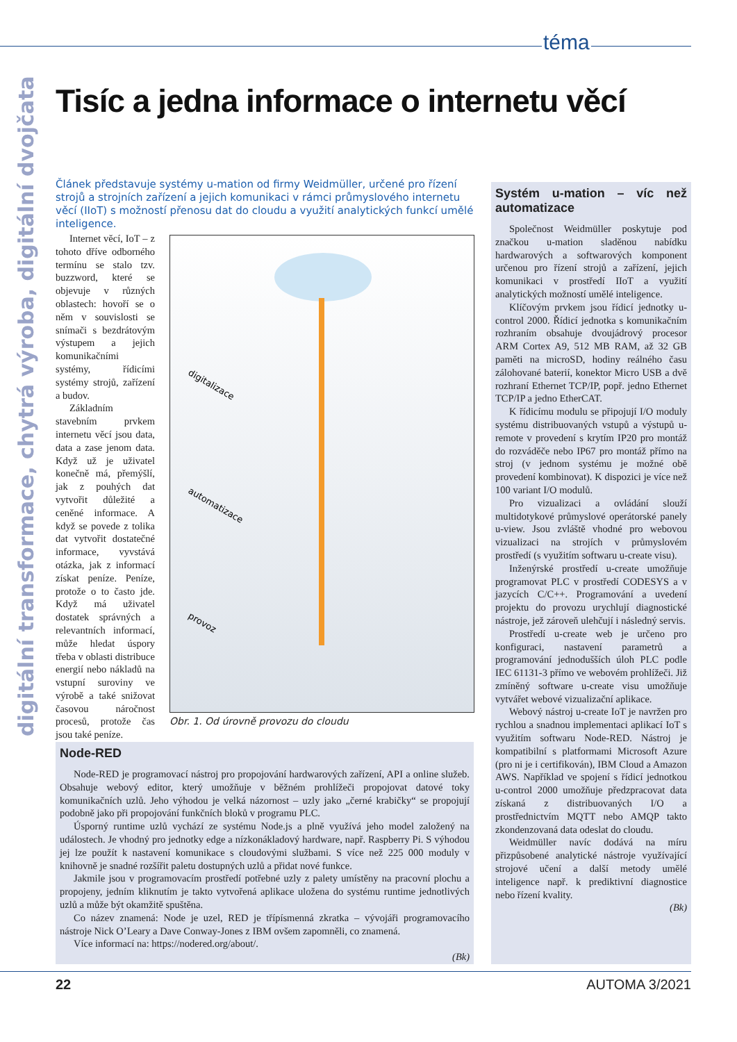téma
digitální transformace, chytrá výroba, digitální dvojčata
Tisíc a jedna informace o internetu věcí
Článek představuje systémy u-mation od firmy Weidmüller, určené pro řízení strojů a strojních zařízení a jejich komunikaci v rámci průmyslového internetu věcí (IIoT) s možností přenosu dat do cloudu a využití analytických funkcí umělé inteligence.
Internet věcí, IoT – z tohoto dříve odborného termínu se stalo tzv. buzzword, které se objevuje v různých oblastech: hovoří se o něm v souvislosti se snímači s bezdrátovým výstupem a jejich komunikačními systémy, řídicími systémy strojů, zařízení a budov.
Základním stavebním prvkem internetu věcí jsou data, data a zase jenom data. Když už je uživatel konečně má, přemýšlí, jak z pouhých dat vytvořit důležité a ceněné informace. A když se povede z tolika dat vytvořit dostatečné informace, vyvstává otázka, jak z informací získat peníze. Peníze, protože o to často jde. Když má uživatel dostatek správných a relevantních informací, může hledat úspory třeba v oblasti distribuce energií nebo nákladů na vstupní suroviny ve výrobě a také snižovat časovou náročnost procesů, protože čas jsou také peníze.
digitalizace
automatizace
provoz
Obr. 1. Od úrovně provozu do cloudu
Node-RED
Node-RED je programovací nástroj pro propojování hardwarových zařízení, API a online služeb. Obsahuje webový editor, který umožňuje v běžném prohlížeči propojovat datové toky komunikačních uzlů. Jeho výhodou je velká názornost – uzly jako „černé krabičky“ se propojují podobně jako při propojování funkčních bloků v programu PLC.
Úsporný runtime uzlů vychází ze systému Node.js a plně využívá jeho model založený na událostech. Je vhodný pro jednotky edge a nízkonákladový hardware, např. Raspberry Pi. S výhodou jej lze použít k nastavení komunikace s cloudovými službami. S více než 225 000 moduly v knihovně je snadné rozšířit paletu dostupných uzlů a přidat nové funkce.
Jakmile jsou v programovacím prostředí potřebné uzly z palety umístěny na pracovní plochu a propojeny, jedním kliknutím je takto vytvořená aplikace uložena do systému runtime jednotlivých uzlů a může být okamžitě spuštěna.
Co název znamená: Node je uzel, RED je třípísmenná zkratka – vývojáři programovacího nástroje Nick O’Leary a Dave Conway-Jones z IBM ovšem zapomněli, co znamená.
Více informací na: https://nodered.org/about/.
(Bk)
Systém u-mation – víc než automatizace
Společnost Weidmüller poskytuje pod značkou u-mation sladěnou nabídku hardwarových a softwarových komponent určenou pro řízení strojů a zařízení, jejich komunikaci v prostředí IIoT a využití analytických možností umělé inteligence.
Klíčovým prvkem jsou řídicí jednotky u-control 2000. Řídicí jednotka s komunikačním rozhraním obsahuje dvoujádrový procesor ARM Cortex A9, 512 MB RAM, až 32 GB paměti na microSD, hodiny reálného času zálohované baterií, konektor Micro USB a dvě rozhraní Ethernet TCP/IP, popř. jedno Ethernet TCP/IP a jedno EtherCAT.
K řídicímu modulu se připojují I/O moduly systému distribuovaných vstupů a výstupů u-remote v provedení s krytím IP20 pro montáž do rozváděče nebo IP67 pro montáž přímo na stroj (v jednom systému je možné obě provedení kombinovat). K dispozici je více než 100 variant I/O modulů.
Pro vizualizaci a ovládání slouží multidotykové průmyslové operátorské panely u-view. Jsou zvláště vhodné pro webovou vizualizaci na strojích v průmyslovém prostředí (s využitím softwaru u-create visu).
Inženýrské prostředí u-create umožňuje programovat PLC v prostředí CODESYS a v jazycích C/C++. Programování a uvedení projektu do provozu urychlují diagnostické nástroje, jež zároveň ulehčují i následný servis.
Prostředí u-create web je určeno pro konfiguraci, nastavení parametrů a programování jednodušších úloh PLC podle IEC 61131-3 přímo ve webovém prohlížeči. Již zmíněný software u-create visu umožňuje vytvářet webové vizualizační aplikace.
Webový nástroj u-create IoT je navržen pro rychlou a snadnou implementaci aplikací IoT s využitím softwaru Node-RED. Nástroj je kompatibilní s platformami Microsoft Azure (pro ni je i certifikován), IBM Cloud a Amazon AWS. Například ve spojení s řídicí jednotkou u-control 2000 umožňuje předzpracovat data získaná z distribuovaných I/O a prostřednictvím MQTT nebo AMQP takto zkondenzovaná data odeslat do cloudu.
Weidmüller navíc dodává na míru přizpůsobené analytické nástroje využívající strojové učení a další metody umělé inteligence např. k prediktivní diagnostice nebo řízení kvality.
(Bk)
22 AUTOMA 3/2021